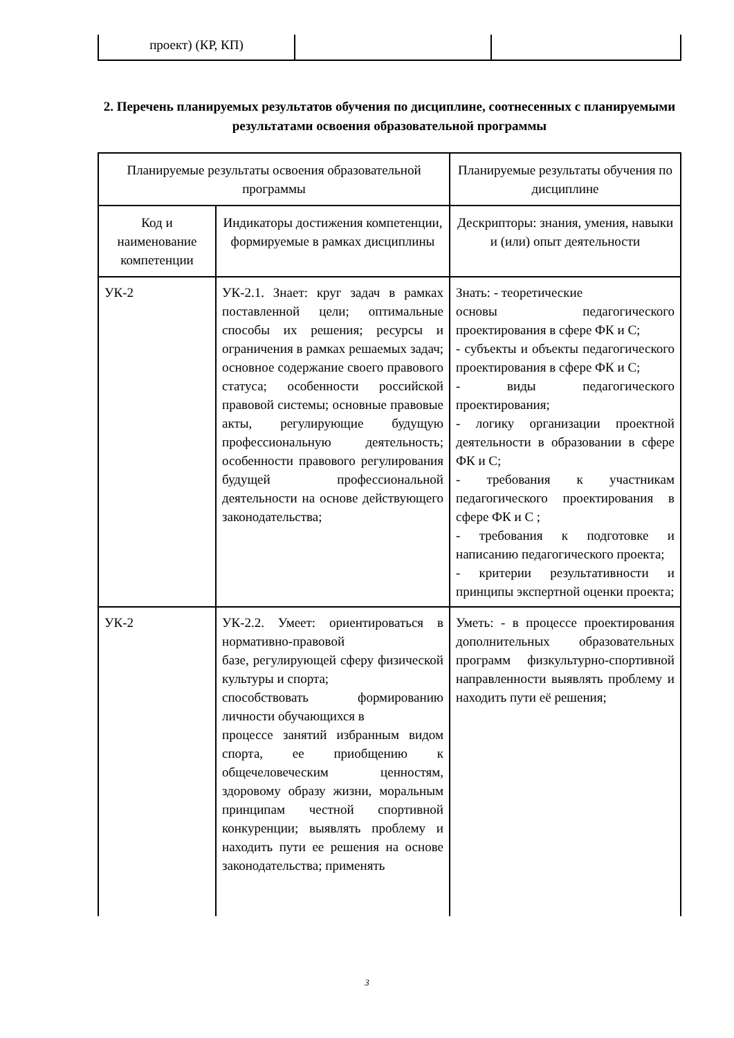| проект) (КР, КП) | | |
2. Перечень планируемых результатов обучения по дисциплине, соотнесенных с планируемыми результатами освоения образовательной программы
| Планируемые результаты освоения образовательной программы | | Планируемые результаты обучения по дисциплине |
| --- | --- | --- |
| Код и наименование компетенции | Индикаторы достижения компетенции, формируемые в рамках дисциплины | Дескрипторы: знания, умения, навыки и (или) опыт деятельности |
| УК-2 | УК-2.1. Знает: круг задач в рамках поставленной цели; оптимальные способы их решения; ресурсы и ограничения в рамках решаемых задач; основное содержание своего правового статуса; особенности российской правовой системы; основные правовые акты, регулирующие будущую профессиональную деятельность; особенности правового регулирования будущей профессиональной деятельности на основе действующего законодательства; | Знать: - теоретические основы педагогического проектирования в сфере ФК и С; - субъекты и объекты педагогического проектирования в сфере ФК и С; - виды педагогического проектирования; - логику организации проектной деятельности в образовании в сфере ФК и С; - требования к участникам педагогического проектирования в сфере ФК и С ; - требования к подготовке и написанию педагогического проекта; - критерии результативности и принципы экспертной оценки проекта; |
| УК-2 | УК-2.2. Умеет: ориентироваться в нормативно-правовой базе, регулирующей сферу физической культуры и спорта; способствовать формированию личности обучающихся в процессе занятий избранным видом спорта, ее приобщению к общечеловеческим ценностям, здоровому образу жизни, моральным принципам честной спортивной конкуренции; выявлять проблему и находить пути ее решения на основе законодательства; применять | Уметь: - в процессе проектирования дополнительных образовательных программ физкультурно-спортивной направленности выявлять проблему и находить пути её решения; |
3